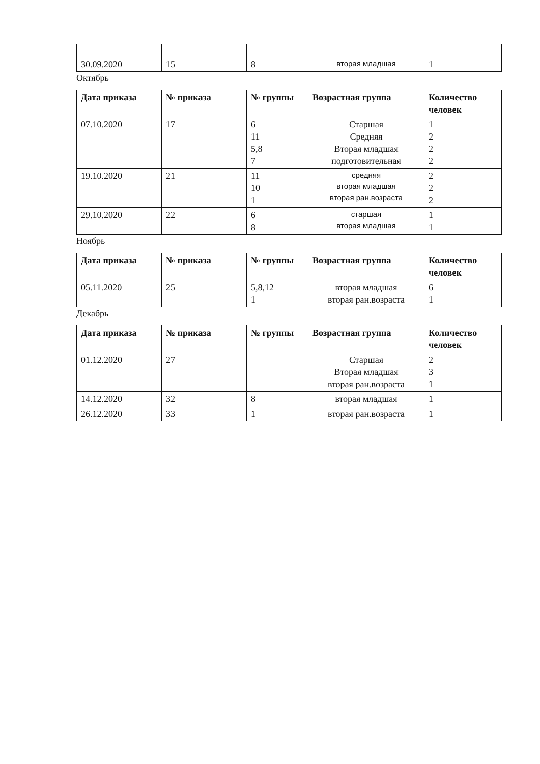| 30.09.2020 | 15 | 8 | вторая младшая | 1 |
Октябрь
| Дата приказа | № приказа | № группы | Возрастная группа | Количество человек |
| --- | --- | --- | --- | --- |
| 07.10.2020 | 17 | 6 11 5,8 7 | Старшая Средняя Вторая младшая подготовительная | 1 2 2 2 |
| 19.10.2020 | 21 | 11 10 1 | средняя вторая младшая вторая ран.возраста | 2 2 2 |
| 29.10.2020 | 22 | 6 8 | старшая вторая младшая | 1 1 |
Ноябрь
| Дата приказа | № приказа | № группы | Возрастная группа | Количество человек |
| --- | --- | --- | --- | --- |
| 05.11.2020 | 25 | 5,8,12 1 | вторая младшая вторая ран.возраста | 6 1 |
Декабрь
| Дата приказа | № приказа | № группы | Возрастная группа | Количество человек |
| --- | --- | --- | --- | --- |
| 01.12.2020 | 27 | | Старшая Вторая младшая вторая ран.возраста | 2 3 1 |
| 14.12.2020 | 32 | 8 | вторая младшая | 1 |
| 26.12.2020 | 33 | 1 | вторая ран.возраста | 1 |